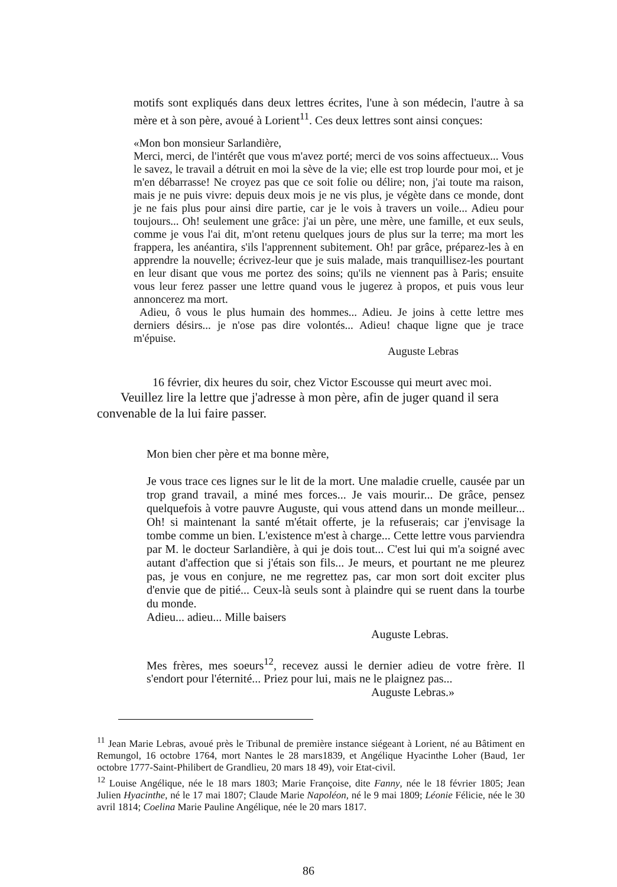motifs sont expliqués dans deux lettres écrites, l'une à son médecin, l'autre à sa mère et à son père, avoué à Lorient<sup>11</sup>. Ces deux lettres sont ainsi conçues:
«Mon bon monsieur Sarlandière,
Merci, merci, de l'intérêt que vous m'avez porté; merci de vos soins affectueux... Vous le savez, le travail a détruit en moi la sève de la vie; elle est trop lourde pour moi, et je m'en débarrasse! Ne croyez pas que ce soit folie ou délire; non, j'ai toute ma raison, mais je ne puis vivre: depuis deux mois je ne vis plus, je végète dans ce monde, dont je ne fais plus pour ainsi dire partie, car je le vois à travers un voile... Adieu pour toujours... Oh! seulement une grâce: j'ai un père, une mère, une famille, et eux seuls, comme je vous l'ai dit, m'ont retenu quelques jours de plus sur la terre; ma mort les frappera, les anéantira, s'ils l'apprennent subitement. Oh! par grâce, préparez-les à en apprendre la nouvelle; écrivez-leur que je suis malade, mais tranquillisez-les pourtant en leur disant que vous me portez des soins; qu'ils ne viennent pas à Paris; ensuite vous leur ferez passer une lettre quand vous le jugerez à propos, et puis vous leur annoncerez ma mort.
Adieu, ô vous le plus humain des hommes... Adieu. Je joins à cette lettre mes derniers désirs... je n'ose pas dire volontés... Adieu! chaque ligne que je trace m'épuise.
Auguste Lebras
16 février, dix heures du soir, chez Victor Escousse qui meurt avec moi.
Veuillez lire la lettre que j'adresse à mon père, afin de juger quand il sera convenable de la lui faire passer.
Mon bien cher père et ma bonne mère,
Je vous trace ces lignes sur le lit de la mort. Une maladie cruelle, causée par un trop grand travail, a miné mes forces... Je vais mourir... De grâce, pensez quelquefois à votre pauvre Auguste, qui vous attend dans un monde meilleur... Oh! si maintenant la santé m'était offerte, je la refuserais; car j'envisage la tombe comme un bien. L'existence m'est à charge... Cette lettre vous parviendra par M. le docteur Sarlandière, à qui je dois tout... C'est lui qui m'a soigné avec autant d'affection que si j'étais son fils... Je meurs, et pourtant ne me pleurez pas, je vous en conjure, ne me regrettez pas, car mon sort doit exciter plus d'envie que de pitié... Ceux-là seuls sont à plaindre qui se ruent dans la tourbe du monde.
Adieu... adieu... Mille baisers
Auguste Lebras.
Mes frères, mes soeurs<sup>12</sup>, recevez aussi le dernier adieu de votre frère. Il s'endort pour l'éternité... Priez pour lui, mais ne le plaignez pas...
Auguste Lebras.»
<sup>11</sup> Jean Marie Lebras, avoué près le Tribunal de première instance siégeant à Lorient, né au Bâtiment en Remungol, 16 octobre 1764, mort Nantes le 28 mars1839, et Angélique Hyacinthe Loher (Baud, 1er octobre 1777-Saint-Philibert de Grandlieu, 20 mars 18 49), voir Etat-civil.
<sup>12</sup> Louise Angélique, née le 18 mars 1803; Marie Françoise, dite Fanny, née le 18 février 1805; Jean Julien Hyacinthe, né le 17 mai 1807; Claude Marie Napoléon, né le 9 mai 1809; Léonie Félicie, née le 30 avril 1814; Coelina Marie Pauline Angélique, née le 20 mars 1817.
86